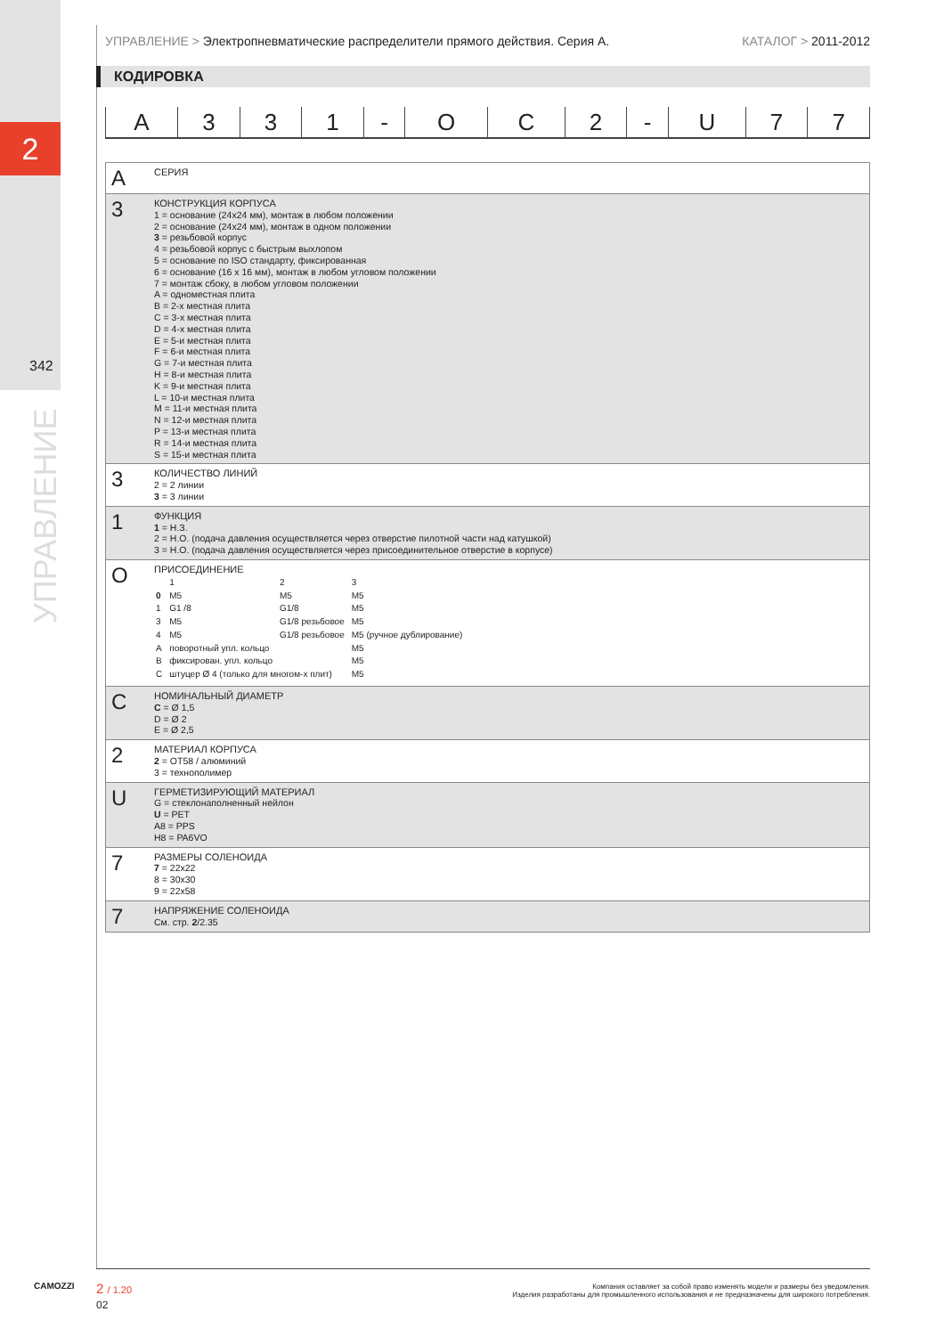2
342
УПРАВЛЕНИЕ
УПРАВЛЕНИЕ > Электропневматические распределители прямого действия. Серия А. КАТАЛОГ > 2011-2012
КОДИРОВКА
| A | 3 | 3 | 1 | - | O | C | 2 | - | U | 7 | 7 |
| A | СЕРИЯ |
| 3 | КОНСТРУКЦИЯ КОРПУСА 1 = основание (24x24 мм), монтаж в любом положении 2 = основание (24x24 мм), монтаж в одном положении 3 = резьбовой корпус 4 = резьбовой корпус с быстрым выхлопом 5 = основание по ISO стандарту, фиксированная 6 = основание (16 x 16 мм), монтаж в любом угловом положении 7 = монтаж сбоку, в любом угловом положении A = одноместная плита B = 2-х местная плита C = 3-х местная плита D = 4-х местная плита E = 5-и местная плита F = 6-и местная плита G = 7-и местная плита H = 8-и местная плита K = 9-и местная плита L = 10-и местная плита M = 11-и местная плита N = 12-и местная плита P = 13-и местная плита R = 14-и местная плита S = 15-и местная плита |
| 3 | КОЛИЧЕСТВО ЛИНИЙ 2 = 2 линии 3 = 3 линии |
| 1 | ФУНКЦИЯ 1 = Н.З. 2 = Н.О. (подача давления осуществляется через отверстие пилотной части над катушкой) 3 = Н.О. (подача давления осуществляется через присоединительное отверстие в корпусе) |
| O | ПРИСОЕДИНЕНИЕ / / 1 / 2 / 3 / / 0 / M5 / M5 / M5 / / 1 / G1 /8 / G1/8 / M5 / / 3 / M5 / G1/8 резьбовое / M5 / / 4 / M5 / G1/8 резьбовое / M5 (ручное дублирование) / / A / поворотный упл. кольцо / / M5 / / B / фиксирован. упл. кольцо / / M5 / / C / штуцер Ø 4 (только для многом-х плит) / / M5 / |
| C | НОМИНАЛЬНЫЙ ДИАМЕТР C = Ø 1,5 D = Ø 2 E = Ø 2,5 |
| 2 | МАТЕРИАЛ КОРПУСА 2 = OT58 / алюминий 3 = технополимер |
| U | ГЕРМЕТИЗИРУЮЩИЙ МАТЕРИАЛ G = стеклонаполненный нейлон U = PET A8 = PPS H8 = PA6VO |
| 7 | РАЗМЕРЫ СОЛЕНОИДА 7 = 22x22 8 = 30x30 9 = 22x58 |
| 7 | НАПРЯЖЕНИЕ СОЛЕНОИДА См. стр. 2 /2.35 |
CAMOZZI 2 / 1.20
02
Компания оставляет за собой право изменять модели и размеры без уведомления.
Изделия разработаны для промышленного использования и не предназначены для широкого потребления.